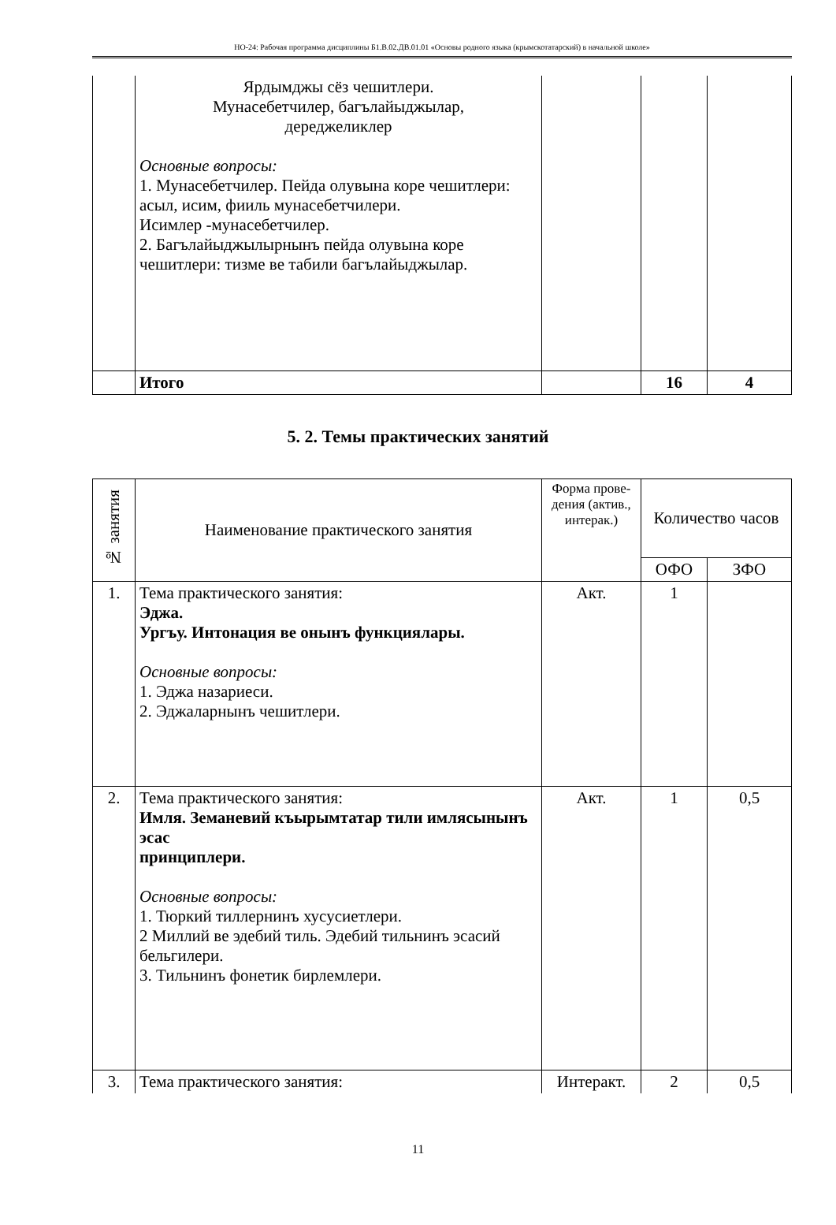НО-24: Рабочая программа дисциплины Б1.В.02.ДВ.01.01 «Основы родного языка (крымскотатарский) в начальной школе»
| | Ярдымджы сёз чешитлери. Мунасебетчилер, багълайыджылар, дереджеликлер Основные вопросы: 1. Мунасебетчилер. Пейда олувына коре чешитлери: асыл, исим, фииль мунасебетчилери. Исимлер -мунасебетчилер. 2. Багълайыджылырнынъ пейда олувына коре чешитлери: тизме ве табили багълайыджылар. | | | |
| | Итого | | 16 | 4 |
5. 2. Темы практических занятий
| № занятия | Наименование практического занятия | Форма прове-дения (актив., интерак.) | Количество часов | |
| --- | --- | --- | --- | --- |
| | | | ОФО | ЗФО |
| 1. | Тема практического занятия: Эджа. Ургъу. Интонация ве онынъ функциялары. Основные вопросы: 1. Эджа назариеси. 2. Эджаларнынъ чешитлери. | Акт. | 1 | |
| 2. | Тема практического занятия: Имля. Земаневий къырымтатар тили имлясынынъ эсас принциплери. Основные вопросы: 1. Тюркий тиллернинъ хусусиетлери. 2 Миллий ве эдебий тиль. Эдебий тильнинъ эсасий бельгилери. 3. Тильнинъ фонетик бирлемлери. | Акт. | 1 | 0,5 |
| 3. | Тема практического занятия: | Интеракт. | 2 | 0,5 |
11